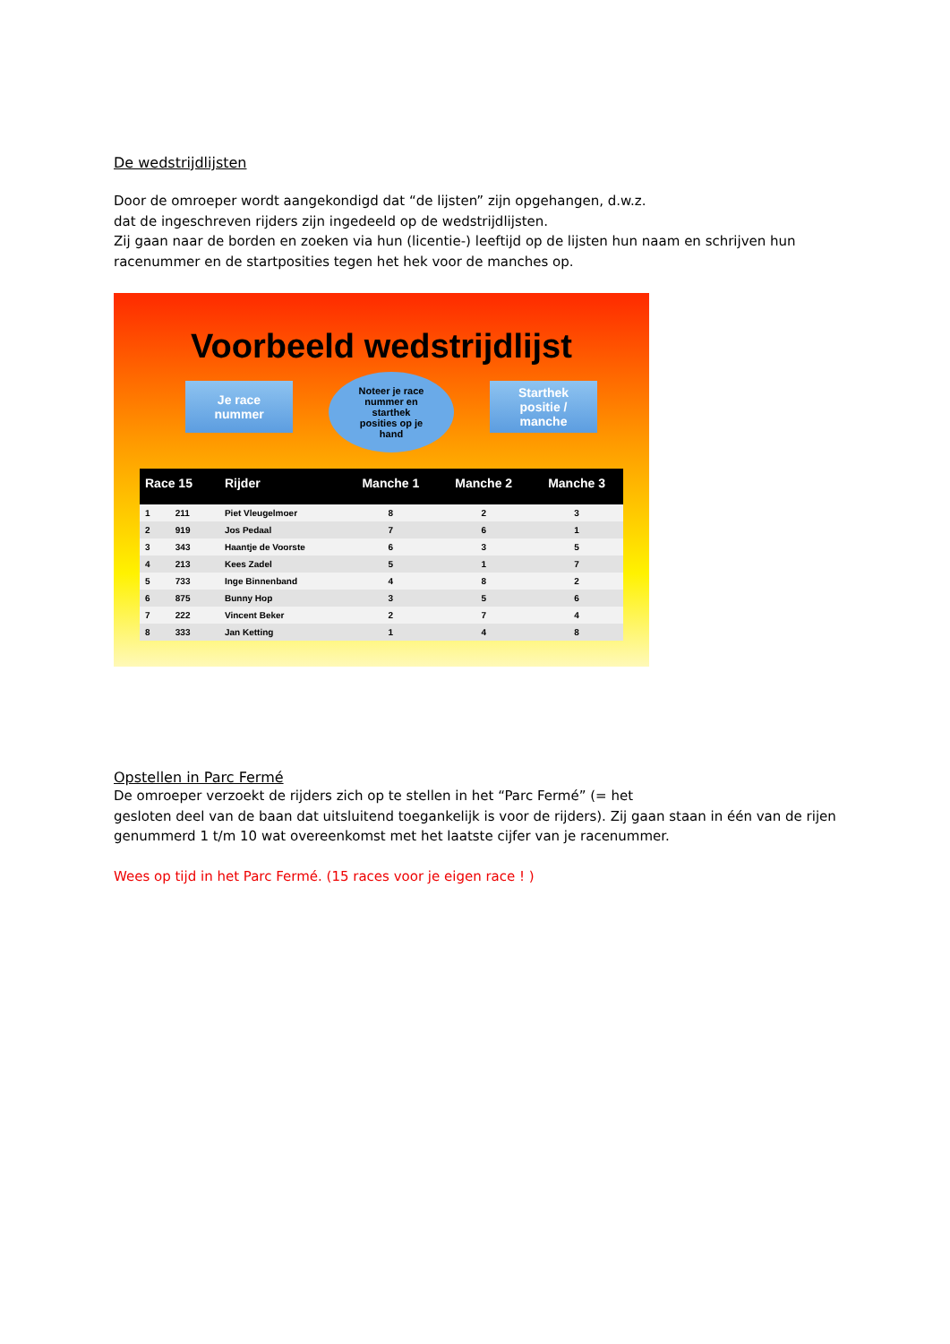De wedstrijdlijsten
Door de omroeper wordt aangekondigd dat “de lijsten” zijn opgehangen, d.w.z.
dat de ingeschreven rijders zijn ingedeeld op de wedstrijdlijsten.
Zij gaan naar de borden en zoeken via hun (licentie-) leeftijd op de lijsten hun naam en schrijven hun racenummer en de startposities tegen het hek voor de manches op.
Voorbeeld wedstrijdlijst
Je race
nummer
Noteer je race
nummer en
starthek
posities op je
hand
Starthek
positie /
manche
| Race 15 | | Rijder | Manche 1 | Manche 2 | Manche 3 |
| --- | --- | --- | --- | --- | --- |
| 1 | 211 | Piet Vleugelmoer | 8 | 2 | 3 |
| 2 | 919 | Jos Pedaal | 7 | 6 | 1 |
| 3 | 343 | Haantje de Voorste | 6 | 3 | 5 |
| 4 | 213 | Kees Zadel | 5 | 1 | 7 |
| 5 | 733 | Inge Binnenband | 4 | 8 | 2 |
| 6 | 875 | Bunny Hop | 3 | 5 | 6 |
| 7 | 222 | Vincent Beker | 2 | 7 | 4 |
| 8 | 333 | Jan Ketting | 1 | 4 | 8 |
Opstellen in Parc Fermé
De omroeper verzoekt de rijders zich op te stellen in het “Parc Fermé” (= het
gesloten deel van de baan dat uitsluitend toegankelijk is voor de rijders). Zij gaan staan in één van de rijen genummerd 1 t/m 10 wat overeenkomst met het laatste cijfer van je racenummer.
Wees op tijd in het Parc Fermé. (15 races voor je eigen race ! )